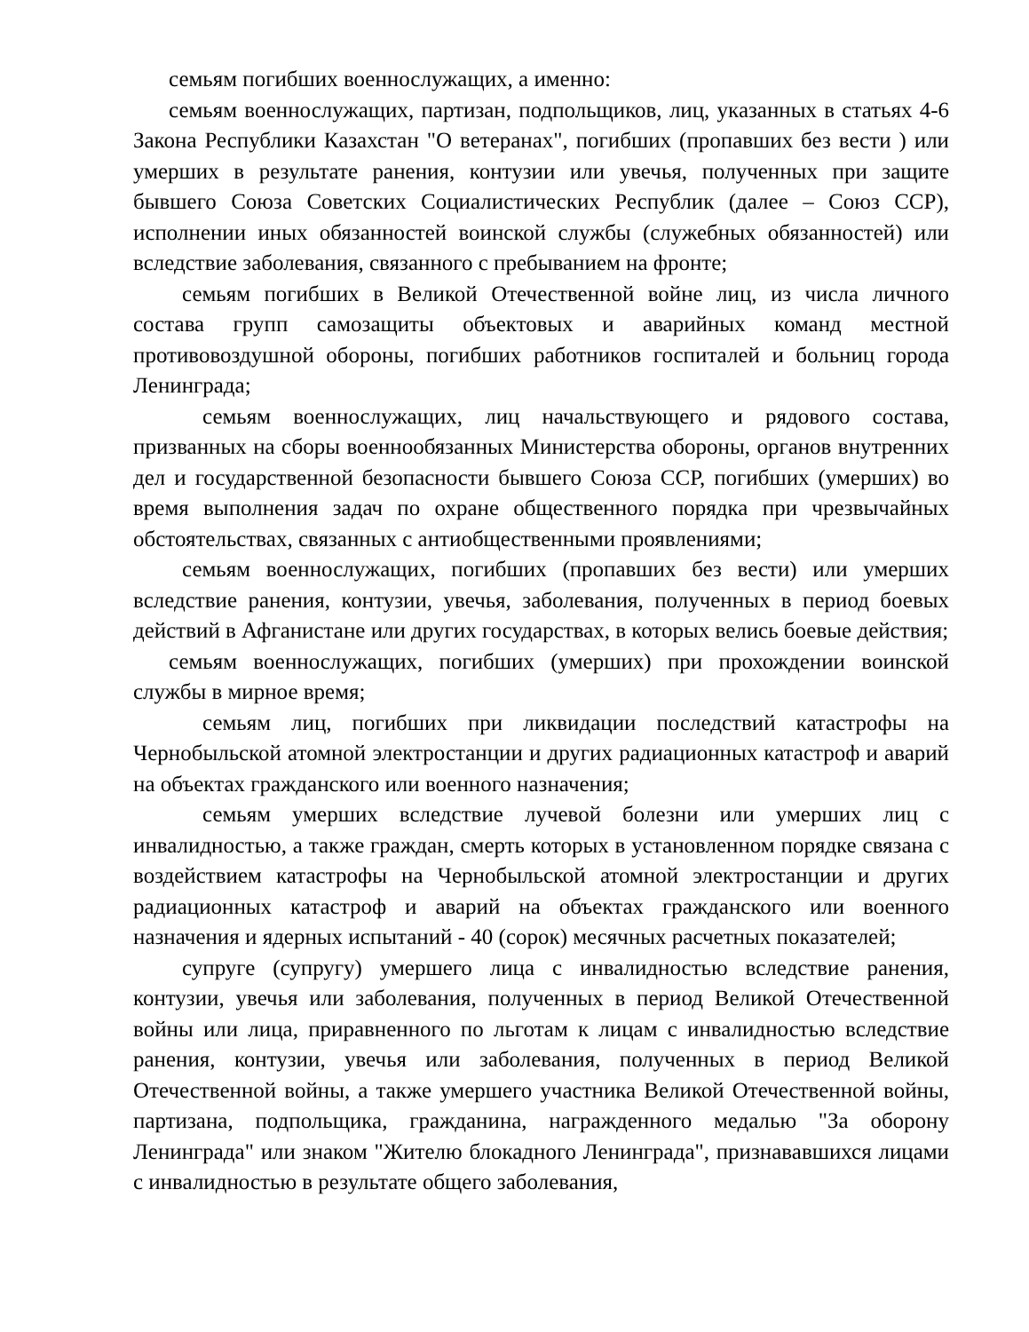семьям погибших военнослужащих, а именно:
семьям военнослужащих, партизан, подпольщиков, лиц, указанных в статьях 4-6 Закона Республики Казахстан "О ветеранах", погибших (пропавших без вести ) или умерших в результате ранения, контузии или увечья, полученных при защите бывшего Союза Советских Социалистических Республик (далее – Союз ССР), исполнении иных обязанностей воинской службы (служебных обязанностей) или вследствие заболевания, связанного с пребыванием на фронте;
семьям погибших в Великой Отечественной войне лиц, из числа личного состава групп самозащиты объектовых и аварийных команд местной противовоздушной обороны, погибших работников госпиталей и больниц города Ленинграда;
семьям военнослужащих, лиц начальствующего и рядового состава, призванных на сборы военнообязанных Министерства обороны, органов внутренних дел и государственной безопасности бывшего Союза ССР, погибших (умерших) во время выполнения задач по охране общественного порядка при чрезвычайных обстоятельствах, связанных с антиобщественными проявлениями;
семьям военнослужащих, погибших (пропавших без вести) или умерших вследствие ранения, контузии, увечья, заболевания, полученных в период боевых действий в Афганистане или других государствах, в которых велись боевые действия;
семьям военнослужащих, погибших (умерших) при прохождении воинской службы в мирное время;
семьям лиц, погибших при ликвидации последствий катастрофы на Чернобыльской атомной электростанции и других радиационных катастроф и аварий на объектах гражданского или военного назначения;
семьям умерших вследствие лучевой болезни или умерших лиц с инвалидностью, а также граждан, смерть которых в установленном порядке связана с воздействием катастрофы на Чернобыльской атомной электростанции и других радиационных катастроф и аварий на объектах гражданского или военного назначения и ядерных испытаний - 40 (сорок) месячных расчетных показателей;
супруге (супругу) умершего лица с инвалидностью вследствие ранения, контузии, увечья или заболевания, полученных в период Великой Отечественной войны или лица, приравненного по льготам к лицам с инвалидностью вследствие ранения, контузии, увечья или заболевания, полученных в период Великой Отечественной войны, а также умершего участника Великой Отечественной войны, партизана, подпольщика, гражданина, награжденного медалью "За оборону Ленинграда" или знаком "Жителю блокадного Ленинграда", признававшихся лицами с инвалидностью в результате общего заболевания,